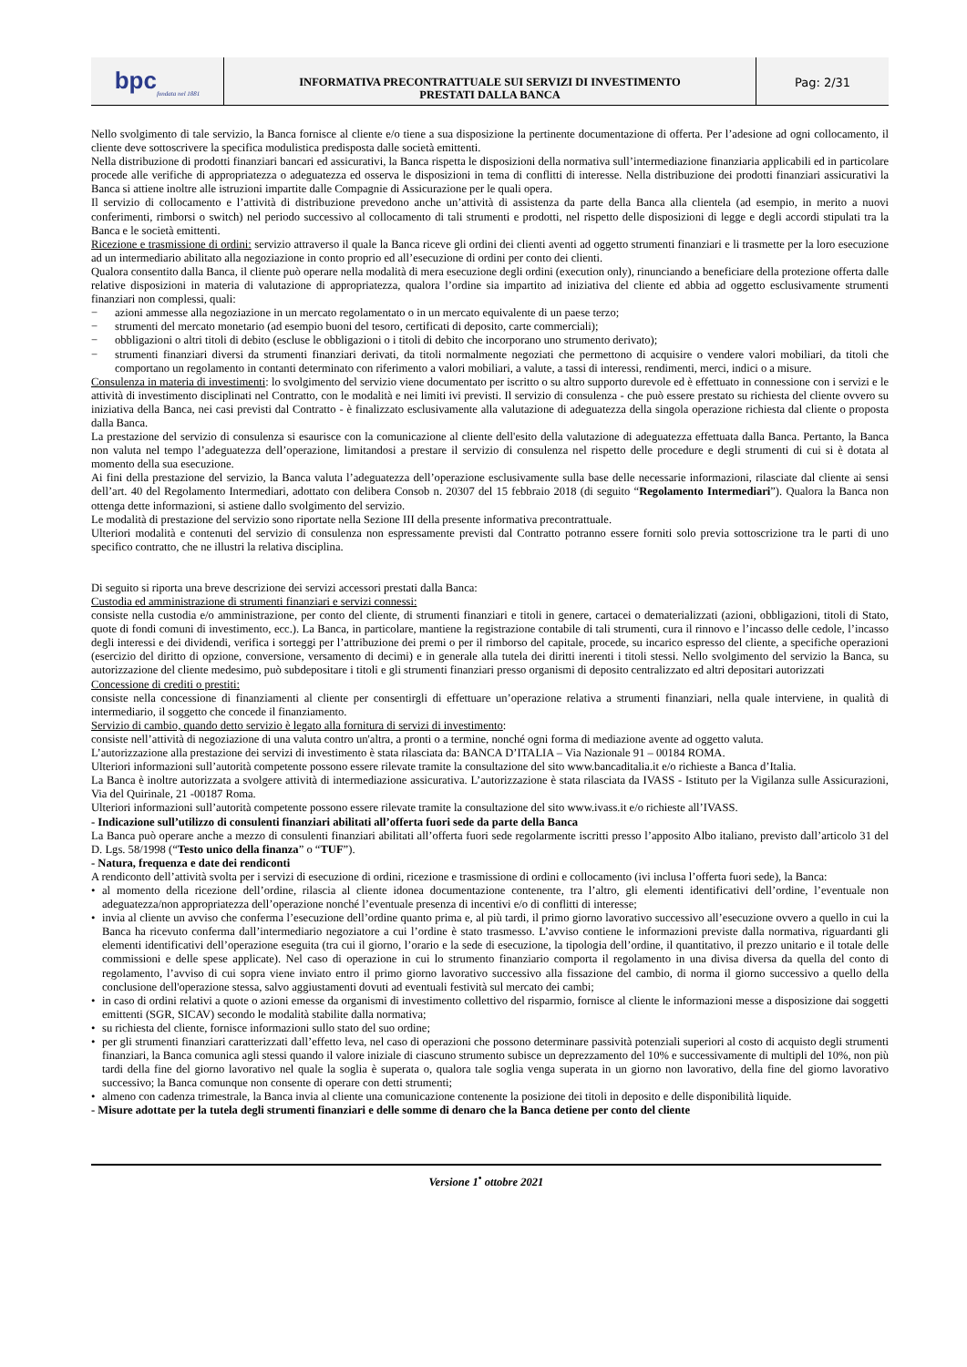bpc fondata nel 1881
INFORMATIVA PRECONTRATTUALE SUI SERVIZI DI INVESTIMENTO
PRESTATI DALLA BANCA
Pag: 2/31
Nello svolgimento di tale servizio, la Banca fornisce al cliente e/o tiene a sua disposizione la pertinente documentazione di offerta. Per l’adesione ad ogni collocamento, il cliente deve sottoscrivere la specifica modulistica predisposta dalle società emittenti.
Nella distribuzione di prodotti finanziari bancari ed assicurativi, la Banca rispetta le disposizioni della normativa sull’intermediazione finanziaria applicabili ed in particolare procede alle verifiche di appropriatezza o adeguatezza ed osserva le disposizioni in tema di conflitti di interesse. Nella distribuzione dei prodotti finanziari assicurativi la Banca si attiene inoltre alle istruzioni impartite dalle Compagnie di Assicurazione per le quali opera.
Il servizio di collocamento e l’attività di distribuzione prevedono anche un’attività di assistenza da parte della Banca alla clientela (ad esempio, in merito a nuovi conferimenti, rimborsi o switch) nel periodo successivo al collocamento di tali strumenti e prodotti, nel rispetto delle disposizioni di legge e degli accordi stipulati tra la Banca e le società emittenti.
Ricezione e trasmissione di ordini: servizio attraverso il quale la Banca riceve gli ordini dei clienti aventi ad oggetto strumenti finanziari e li trasmette per la loro esecuzione ad un intermediario abilitato alla negoziazione in conto proprio ed all’esecuzione di ordini per conto dei clienti.
Qualora consentito dalla Banca, il cliente può operare nella modalità di mera esecuzione degli ordini (execution only), rinunciando a beneficiare della protezione offerta dalle relative disposizioni in materia di valutazione di appropriatezza, qualora l’ordine sia impartito ad iniziativa del cliente ed abbia ad oggetto esclusivamente strumenti finanziari non complessi, quali:
− azioni ammesse alla negoziazione in un mercato regolamentato o in un mercato equivalente di un paese terzo;
− strumenti del mercato monetario (ad esempio buoni del tesoro, certificati di deposito, carte commerciali);
− obbligazioni o altri titoli di debito (escluse le obbligazioni o i titoli di debito che incorporano uno strumento derivato);
− strumenti finanziari diversi da strumenti finanziari derivati, da titoli normalmente negoziati che permettono di acquisire o vendere valori mobiliari, da titoli che comportano un regolamento in contanti determinato con riferimento a valori mobiliari, a valute, a tassi di interessi, rendimenti, merci, indici o a misure.
Consulenza in materia di investimenti: lo svolgimento del servizio viene documentato per iscritto o su altro supporto durevole ed è effettuato in connessione con i servizi e le attività di investimento disciplinati nel Contratto, con le modalità e nei limiti ivi previsti. Il servizio di consulenza - che può essere prestato su richiesta del cliente ovvero su iniziativa della Banca, nei casi previsti dal Contratto - è finalizzato esclusivamente alla valutazione di adeguatezza della singola operazione richiesta dal cliente o proposta dalla Banca.
La prestazione del servizio di consulenza si esaurisce con la comunicazione al cliente dell'esito della valutazione di adeguatezza effettuata dalla Banca. Pertanto, la Banca non valuta nel tempo l’adeguatezza dell’operazione, limitandosi a prestare il servizio di consulenza nel rispetto delle procedure e degli strumenti di cui si è dotata al momento della sua esecuzione.
Ai fini della prestazione del servizio, la Banca valuta l’adeguatezza dell’operazione esclusivamente sulla base delle necessarie informazioni, rilasciate dal cliente ai sensi dell’art. 40 del Regolamento Intermediari, adottato con delibera Consob n. 20307 del 15 febbraio 2018 (di seguito “Regolamento Intermediari”). Qualora la Banca non ottenga dette informazioni, si astiene dallo svolgimento del servizio.
Le modalità di prestazione del servizio sono riportate nella Sezione III della presente informativa precontrattuale.
Ulteriori modalità e contenuti del servizio di consulenza non espressamente previsti dal Contratto potranno essere forniti solo previa sottoscrizione tra le parti di uno specifico contratto, che ne illustri la relativa disciplina.
Di seguito si riporta una breve descrizione dei servizi accessori prestati dalla Banca:
Custodia ed amministrazione di strumenti finanziari e servizi connessi:
consiste nella custodia e/o amministrazione, per conto del cliente, di strumenti finanziari e titoli in genere, cartacei o dematerializzati (azioni, obbligazioni, titoli di Stato, quote di fondi comuni di investimento, ecc.). La Banca, in particolare, mantiene la registrazione contabile di tali strumenti, cura il rinnovo e l’incasso delle cedole, l’incasso degli interessi e dei dividendi, verifica i sorteggi per l’attribuzione dei premi o per il rimborso del capitale, procede, su incarico espresso del cliente, a specifiche operazioni (esercizio del diritto di opzione, conversione, versamento di decimi) e in generale alla tutela dei diritti inerenti i titoli stessi. Nello svolgimento del servizio la Banca, su autorizzazione del cliente medesimo, può subdepositare i titoli e gli strumenti finanziari presso organismi di deposito centralizzato ed altri depositari autorizzati
Concessione di crediti o prestiti:
consiste nella concessione di finanziamenti al cliente per consentirgli di effettuare un’operazione relativa a strumenti finanziari, nella quale interviene, in qualità di intermediario, il soggetto che concede il finanziamento.
Servizio di cambio, quando detto servizio è legato alla fornitura di servizi di investimento:
consiste nell’attività di negoziazione di una valuta contro un'altra, a pronti o a termine, nonché ogni forma di mediazione avente ad oggetto valuta.
L’autorizzazione alla prestazione dei servizi di investimento è stata rilasciata da: BANCA D’ITALIA – Via Nazionale 91 – 00184 ROMA.
Ulteriori informazioni sull’autorità competente possono essere rilevate tramite la consultazione del sito www.bancaditalia.it e/o richieste a Banca d’Italia.
La Banca è inoltre autorizzata a svolgere attività di intermediazione assicurativa. L’autorizzazione è stata rilasciata da IVASS - Istituto per la Vigilanza sulle Assicurazioni, Via del Quirinale, 21 -00187 Roma.
Ulteriori informazioni sull’autorità competente possono essere rilevate tramite la consultazione del sito www.ivass.it e/o richieste all’IVASS.
- Indicazione sull’utilizzo di consulenti finanziari abilitati all’offerta fuori sede da parte della Banca
La Banca può operare anche a mezzo di consulenti finanziari abilitati all’offerta fuori sede regolarmente iscritti presso l’apposito Albo italiano, previsto dall’articolo 31 del D. Lgs. 58/1998 (“Testo unico della finanza” o “TUF”).
- Natura, frequenza e date dei rendiconti
A rendiconto dell’attività svolta per i servizi di esecuzione di ordini, ricezione e trasmissione di ordini e collocamento (ivi inclusa l’offerta fuori sede), la Banca:
• al momento della ricezione dell’ordine, rilascia al cliente idonea documentazione contenente, tra l’altro, gli elementi identificativi dell’ordine, l’eventuale non adeguatezza/non appropriatezza dell’operazione nonché l’eventuale presenza di incentivi e/o di conflitti di interesse;
• invia al cliente un avviso che conferma l’esecuzione dell’ordine quanto prima e, al più tardi, il primo giorno lavorativo successivo all’esecuzione ovvero a quello in cui la Banca ha ricevuto conferma dall’intermediario negoziatore a cui l’ordine è stato trasmesso. L’avviso contiene le informazioni previste dalla normativa, riguardanti gli elementi identificativi dell’operazione eseguita (tra cui il giorno, l’orario e la sede di esecuzione, la tipologia dell’ordine, il quantitativo, il prezzo unitario e il totale delle commissioni e delle spese applicate). Nel caso di operazione in cui lo strumento finanziario comporta il regolamento in una divisa diversa da quella del conto di regolamento, l’avviso di cui sopra viene inviato entro il primo giorno lavorativo successivo alla fissazione del cambio, di norma il giorno successivo a quello della conclusione dell'operazione stessa, salvo aggiustamenti dovuti ad eventuali festività sul mercato dei cambi;
• in caso di ordini relativi a quote o azioni emesse da organismi di investimento collettivo del risparmio, fornisce al cliente le informazioni messe a disposizione dai soggetti emittenti (SGR, SICAV) secondo le modalità stabilite dalla normativa;
• su richiesta del cliente, fornisce informazioni sullo stato del suo ordine;
• per gli strumenti finanziari caratterizzati dall’effetto leva, nel caso di operazioni che possono determinare passività potenziali superiori al costo di acquisto degli strumenti finanziari, la Banca comunica agli stessi quando il valore iniziale di ciascuno strumento subisce un deprezzamento del 10% e successivamente di multipli del 10%, non più tardi della fine del giorno lavorativo nel quale la soglia è superata o, qualora tale soglia venga superata in un giorno non lavorativo, della fine del giorno lavorativo successivo; la Banca comunque non consente di operare con detti strumenti;
• almeno con cadenza trimestrale, la Banca invia al cliente una comunicazione contenente la posizione dei titoli in deposito e delle disponibilità liquide.
- Misure adottate per la tutela degli strumenti finanziari e delle somme di denaro che la Banca detiene per conto del cliente
Versione 1<sup>•</sup> ottobre 2021